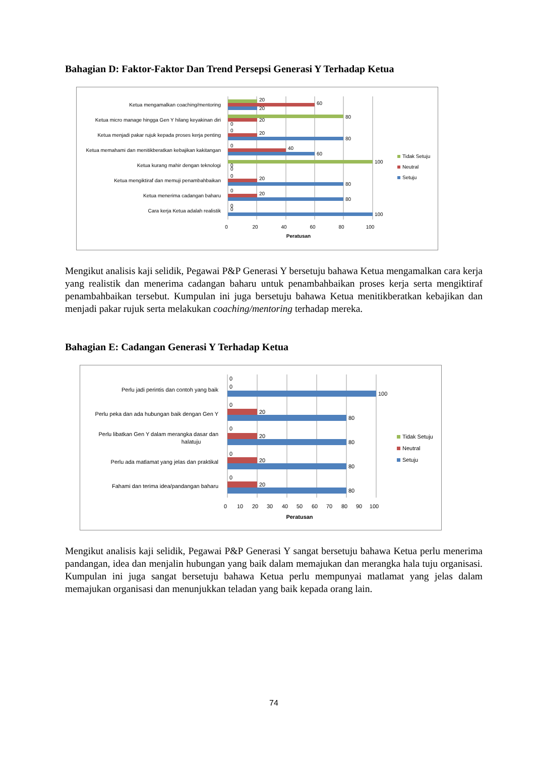Bahagian D: Faktor-Faktor Dan Trend Persepsi Generasi Y Terhadap Ketua
Ketua mengamalkan coaching/mentoring
Ketua micro manage hingga Gen Y hilang keyakinan diri
Ketua menjadi pakar rujuk kepada proses kerja penting
Ketua memahami dan menitikberatkan kebajikan kakitangan
Ketua kurang mahir dengan teknologi
Ketua mengiktiraf dan memuji penambahbaikan
Ketua menerima cadangan baharu
Cara kerja Ketua adalah realistik
20
60
20
80
20
0
0
20
80
0
40
60
100
0
0
0
20
80
0
20
80
0
0
100
0
20
40
60
80
100
Peratusan
Tidak Setuju
Neutral
Setuju
Mengikut analisis kaji selidik, Pegawai P&P Generasi Y bersetuju bahawa Ketua mengamalkan cara kerja yang realistik dan menerima cadangan baharu untuk penambahbaikan proses kerja serta mengiktiraf penambahbaikan tersebut. Kumpulan ini juga bersetuju bahawa Ketua menitikberatkan kebajikan dan menjadi pakar rujuk serta melakukan coaching/mentoring terhadap mereka.
Bahagian E: Cadangan Generasi Y Terhadap Ketua
Perlu jadi perintis dan contoh yang baik
Perlu peka dan ada hubungan baik dengan Gen Y
Perlu libatkan Gen Y dalam merangka dasar dan
halatuju
Perlu ada matlamat yang jelas dan praktikal
Fahami dan terima idea/pandangan baharu
0
0
100
0
20
80
0
20
80
0
20
80
0
20
80
0
10
20
30
40
50
60
70
80
90
100
Peratusan
Tidak Setuju
Neutral
Setuju
Mengikut analisis kaji selidik, Pegawai P&P Generasi Y sangat bersetuju bahawa Ketua perlu menerima pandangan, idea dan menjalin hubungan yang baik dalam memajukan dan merangka hala tuju organisasi. Kumpulan ini juga sangat bersetuju bahawa Ketua perlu mempunyai matlamat yang jelas dalam memajukan organisasi dan menunjukkan teladan yang baik kepada orang lain.
74